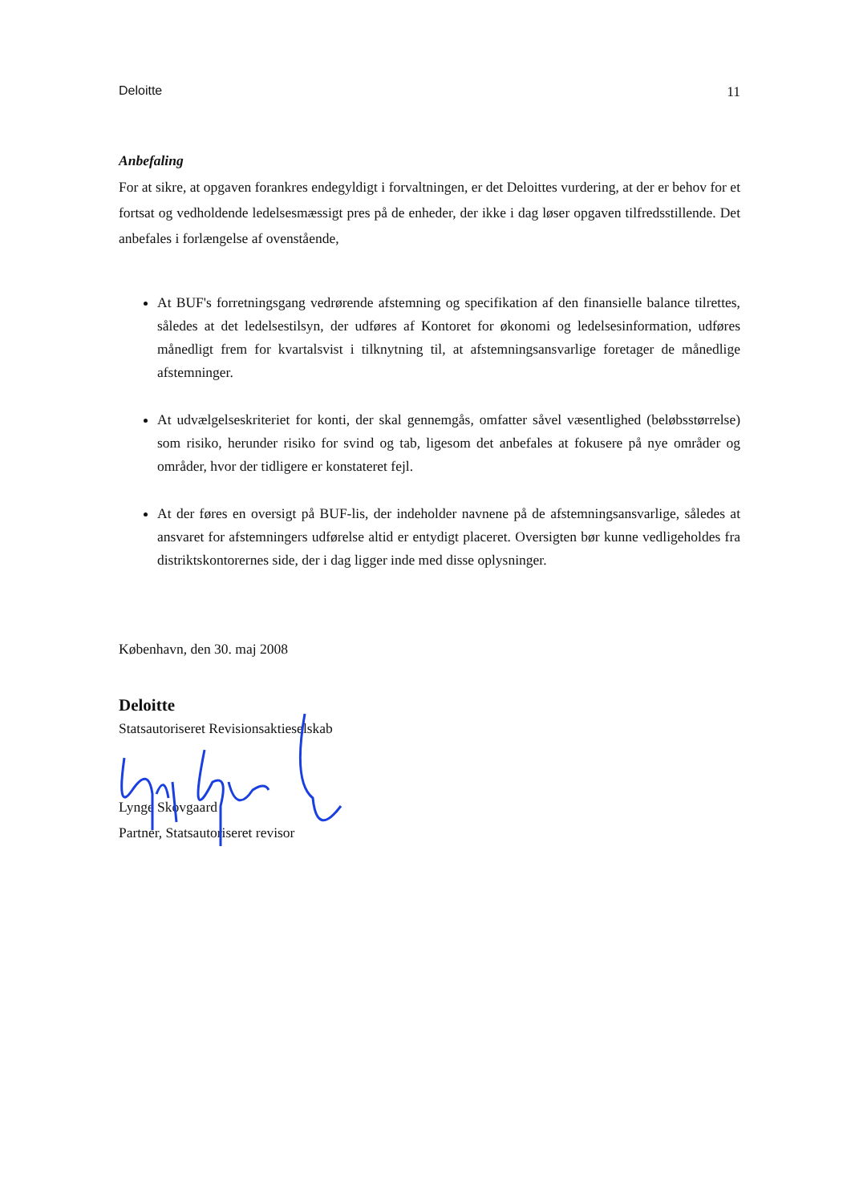Deloitte 11
Anbefaling
For at sikre, at opgaven forankres endegyldigt i forvaltningen, er det Deloittes vurdering, at der er behov for et fortsat og vedholdende ledelsesmæssigt pres på de enheder, der ikke i dag løser opgaven tilfredsstillende. Det anbefales i forlængelse af ovenstående,
At BUF's forretningsgang vedrørende afstemning og specifikation af den finansielle balance tilrettes, således at det ledelsestilsyn, der udføres af Kontoret for økonomi og ledelsesinformation, udføres månedligt frem for kvartalsvist i tilknytning til, at afstemningsansvarlige foretager de månedlige afstemninger.
At udvælgelseskriteriet for konti, der skal gennemgås, omfatter såvel væsentlighed (beløbsstørrelse) som risiko, herunder risiko for svind og tab, ligesom det anbefales at fokusere på nye områder og områder, hvor der tidligere er konstateret fejl.
At der føres en oversigt på BUF-lis, der indeholder navnene på de afstemningsansvarlige, således at ansvaret for afstemningers udførelse altid er entydigt placeret. Oversigten bør kunne vedligeholdes fra distriktskontorernes side, der i dag ligger inde med disse oplysninger.
København, den 30. maj 2008
Deloitte
Statsautoriseret Revisionsaktieselskab
Lynge Skovgaard
Partner, Statsautoriseret revisor